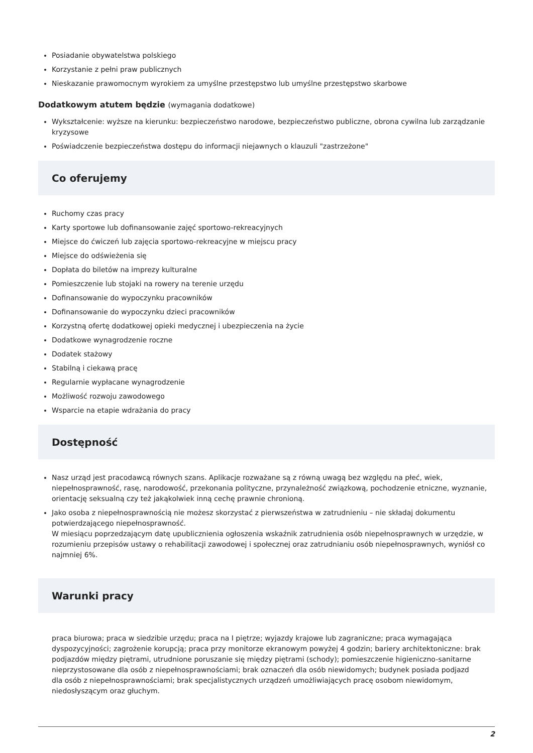Posiadanie obywatelstwa polskiego
Korzystanie z pełni praw publicznych
Nieskazanie prawomocnym wyrokiem za umyślne przestępstwo lub umyślne przestępstwo skarbowe
Dodatkowym atutem będzie (wymagania dodatkowe)
Wykształcenie: wyższe na kierunku: bezpieczeństwo narodowe, bezpieczeństwo publiczne, obrona cywilna lub zarządzanie kryzysowe
Poświadczenie bezpieczeństwa dostępu do informacji niejawnych o klauzuli "zastrzeżone"
Co oferujemy
Ruchomy czas pracy
Karty sportowe lub dofinansowanie zajęć sportowo-rekreacyjnych
Miejsce do ćwiczeń lub zajęcia sportowo-rekreacyjne w miejscu pracy
Miejsce do odświeżenia się
Dopłata do biletów na imprezy kulturalne
Pomieszczenie lub stojaki na rowery na terenie urzędu
Dofinansowanie do wypoczynku pracowników
Dofinansowanie do wypoczynku dzieci pracowników
Korzystną ofertę dodatkowej opieki medycznej i ubezpieczenia na życie
Dodatkowe wynagrodzenie roczne
Dodatek stażowy
Stabilną i ciekawą pracę
Regularnie wypłacane wynagrodzenie
Możliwość rozwoju zawodowego
Wsparcie na etapie wdrażania do pracy
Dostępność
Nasz urząd jest pracodawcą równych szans. Aplikacje rozważane są z równą uwagą bez względu na płeć, wiek, niepełnosprawność, rasę, narodowość, przekonania polityczne, przynależność związkową, pochodzenie etniczne, wyznanie, orientację seksualną czy też jakąkolwiek inną cechę prawnie chronioną.
Jako osoba z niepełnosprawnością nie możesz skorzystać z pierwszeństwa w zatrudnieniu – nie składaj dokumentu potwierdzającego niepełnosprawność.
W miesiącu poprzedzającym datę upublicznienia ogłoszenia wskaźnik zatrudnienia osób niepełnosprawnych w urzędzie, w rozumieniu przepisów ustawy o rehabilitacji zawodowej i społecznej oraz zatrudnianiu osób niepełnosprawnych, wyniósł co najmniej 6%.
Warunki pracy
praca biurowa; praca w siedzibie urzędu; praca na I piętrze; wyjazdy krajowe lub zagraniczne; praca wymagająca dyspozycyjności; zagrożenie korupcją; praca przy monitorze ekranowym powyżej 4 godzin; bariery architektoniczne: brak podjazdów między piętrami, utrudnione poruszanie się między piętrami (schody); pomieszczenie higieniczno-sanitarne nieprzystosowane dla osób z niepełnosprawnościami; brak oznaczeń dla osób niewidomych; budynek posiada podjazd dla osób z niepełnosprawnościami; brak specjalistycznych urządzeń umożliwiających pracę osobom niewidomym, niedosłyszącym oraz głuchym.
2